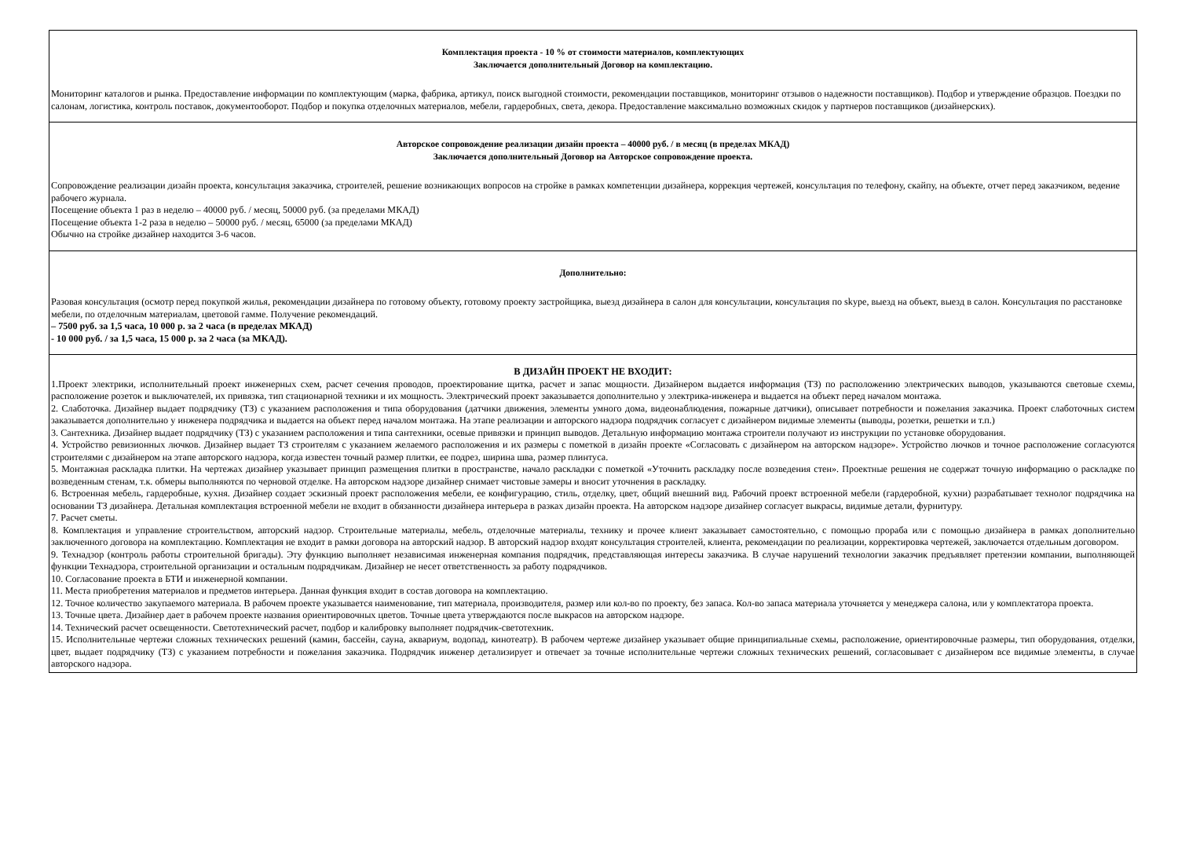| Комплектация проекта - 10 % от стоимости материалов, комплектующих Заключается дополнительный Договор на комплектацию. Мониторинг каталогов и рынка. Предоставление информации по комплектующим (марка, фабрика, артикул, поиск выгодной стоимости, рекомендации поставщиков, мониторинг отзывов о надежности поставщиков). Подбор и утверждение образцов. Поездки по салонам, логистика, контроль поставок, документооборот. Подбор и покупка отделочных материалов, мебели, гардеробных, света, декора. Предоставление максимально возможных скидок у партнеров поставщиков (дизайнерских). |
| Авторское сопровождение реализации дизайн проекта – 40000 руб. / в месяц (в пределах МКАД) Заключается дополнительный Договор на Авторское сопровождение проекта. Сопровождение реализации дизайн проекта, консультация заказчика, строителей, решение возникающих вопросов на стройке в рамках компетенции дизайнера, коррекция чертежей, консультация по телефону, скайпу, на объекте, отчет перед заказчиком, ведение рабочего журнала. Посещение объекта 1 раз в неделю – 40000 руб. / месяц, 50000 руб. (за пределами МКАД) Посещение объекта 1-2 раза в неделю – 50000 руб. / месяц, 65000 (за пределами МКАД) Обычно на стройке дизайнер находится 3-6 часов. |
| Дополнительно: Разовая консультация (осмотр перед покупкой жилья, рекомендации дизайнера по готовому объекту, готовому проекту застройщика, выезд дизайнера в салон для консультации, консультация по skype, выезд на объект, выезд в салон. Консультация по расстановке мебели, по отделочным материалам, цветовой гамме. Получение рекомендаций. – 7500 руб. за 1,5 часа, 10 000 р. за 2 часа (в пределах МКАД) - 10 000 руб. / за 1,5 часа, 15 000 р. за 2 часа (за МКАД). |
| В ДИЗАЙН ПРОЕКТ НЕ ВХОДИТ: 1.Проект электрики, исполнительный проект инженерных схем, расчет сечения проводов, проектирование щитка, расчет и запас мощности. Дизайнером выдается информация (ТЗ) по расположению электрических выводов, указываются световые схемы, расположение розеток и выключателей, их привязка, тип стационарной техники и их мощность. Электрический проект заказывается дополнительно у электрика-инженера и выдается на объект перед началом монтажа. 2. Слаботочка. Дизайнер выдает подрядчику (ТЗ) с указанием расположения и типа оборудования (датчики движения, элементы умного дома, видеонаблюдения, пожарные датчики), описывает потребности и пожелания заказчика. Проект слаботочных систем заказывается дополнительно у инженера подрядчика и выдается на объект перед началом монтажа. На этапе реализации и авторского надзора подрядчик согласует с дизайнером видимые элементы (выводы, розетки, решетки и т.п.) 3. Сантехника. Дизайнер выдает подрядчику (ТЗ) с указанием расположения и типа сантехники, осевые привязки и принцип выводов. Детальную информацию монтажа строители получают из инструкции по установке оборудования. 4. Устройство ревизионных лючков. Дизайнер выдает ТЗ строителям с указанием желаемого расположения и их размеры с пометкой в дизайн проекте «Согласовать с дизайнером на авторском надзоре». Устройство лючков и точное расположение согласуются строителями с дизайнером на этапе авторского надзора, когда известен точный размер плитки, ее подрез, ширина шва, размер плинтуса. 5. Монтажная раскладка плитки. На чертежах дизайнер указывает принцип размещения плитки в пространстве, начало раскладки с пометкой «Уточнить раскладку после возведения стен». Проектные решения не содержат точную информацию о раскладке по возведенным стенам, т.к. обмеры выполняются по черновой отделке. На авторском надзоре дизайнер снимает чистовые замеры и вносит уточнения в раскладку. 6. Встроенная мебель, гардеробные, кухня. Дизайнер создает эскизный проект расположения мебели, ее конфигурацию, стиль, отделку, цвет, общий внешний вид. Рабочий проект встроенной мебели (гардеробной, кухни) разрабатывает технолог подрядчика на основании ТЗ дизайнера. Детальная комплектация встроенной мебели не входит в обязанности дизайнера интерьера в разках дизайн проекта. На авторском надзоре дизайнер согласует выкрасы, видимые детали, фурнитуру. 7. Расчет сметы. 8. Комплектация и управление строительством, авторский надзор. Строительные материалы, мебель, отделочные материалы, технику и прочее клиент заказывает самостоятельно, с помощью прораба или с помощью дизайнера в рамках дополнительно заключенного договора на комплектацию. Комплектация не входит в рамки договора на авторский надзор. В авторский надзор входят консультация строителей, клиента, рекомендации по реализации, корректировка чертежей, заключается отдельным договором. 9. Технадзор (контроль работы строительной бригады). Эту функцию выполняет независимая инженерная компания подрядчик, представляющая интересы заказчика. В случае нарушений технологии заказчик предъявляет претензии компании, выполняющей функции Технадзора, строительной организации и остальным подрядчикам. Дизайнер не несет ответственность за работу подрядчиков. 10. Согласование проекта в БТИ и инженерной компании. 11. Места приобретения материалов и предметов интерьера. Данная функция входит в состав договора на комплектацию. 12. Точное количество закупаемого материала. В рабочем проекте указывается наименование, тип материала, производителя, размер или кол-во по проекту, без запаса. Кол-во запаса материала уточняется у менеджера салона, или у комплектатора проекта. 13. Точные цвета. Дизайнер дает в рабочем проекте названия ориентировочных цветов. Точные цвета утверждаются после выкрасов на авторском надзоре. 14. Технический расчет освещенности. Светотехнический расчет, подбор и калибровку выполняет подрядчик-светотехник. 15. Исполнительные чертежи сложных технических решений (камин, бассейн, сауна, аквариум, водопад, кинотеатр). В рабочем чертеже дизайнер указывает общие принципиальные схемы, расположение, ориентировочные размеры, тип оборудования, отделки, цвет, выдает подрядчику (ТЗ) с указанием потребности и пожелания заказчика. Подрядчик инженер детализирует и отвечает за точные исполнительные чертежи сложных технических решений, согласовывает с дизайнером все видимые элементы, в случае авторского надзора. |